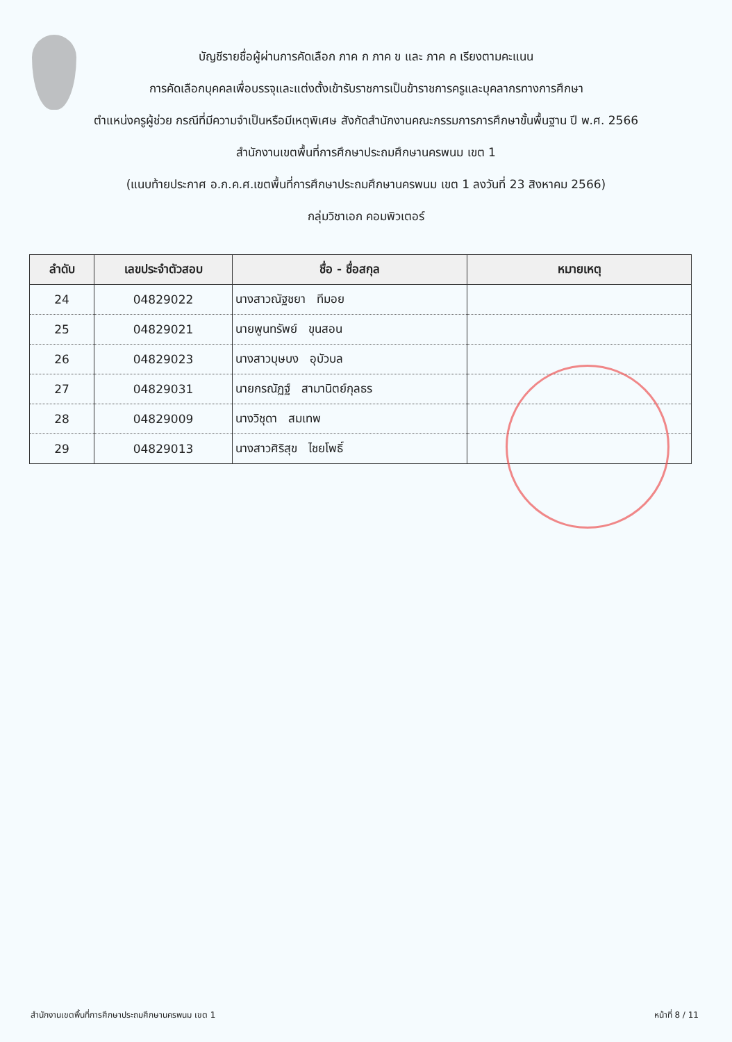บัญชีรายชื่อผู้ผ่านการคัดเลือก ภาค ก ภาค ข และ ภาค ค เรียงตามคะแนน
การคัดเลือกบุคคลเพื่อบรรจุและแต่งตั้งเข้ารับราชการเป็นข้าราชการครูและบุคลากรทางการศึกษา
ตำแหน่งครูผู้ช่วย กรณีที่มีความจำเป็นหรือมีเหตุพิเศษ สังกัดสำนักงานคณะกรรมการการศึกษาขั้นพื้นฐาน ปี พ.ศ. 2566
สำนักงานเขตพื้นที่การศึกษาประถมศึกษานครพนม เขต 1
(แนบท้ายประกาศ อ.ก.ค.ศ.เขตพื้นที่การศึกษาประถมศึกษานครพนม เขต 1 ลงวันที่ 23 สิงหาคม 2566)
กลุ่มวิชาเอก คอมพิวเตอร์
| ลำดับ | เลขประจำตัวสอบ | ชื่อ - ชื่อสกุล | หมายเหตุ |
| --- | --- | --- | --- |
| 24 | 04829022 | นางสาวณัฐชยา ทีมอย | |
| 25 | 04829021 | นายพูนทรัพย์ ขุนสอน | |
| 26 | 04829023 | นางสาวบุษบง อุบัวบล | |
| 27 | 04829031 | นายกรณัฏฐ์ สามานิตย์กุลธร | |
| 28 | 04829009 | นางวิชุดา สมเทพ | |
| 29 | 04829013 | นางสาวศิริสุข ไชยโพธิ์ | |
สำนักงานเขตพื้นที่การศึกษาประถมศึกษานครพนม เขต 1 หน้าที่ 8 / 11